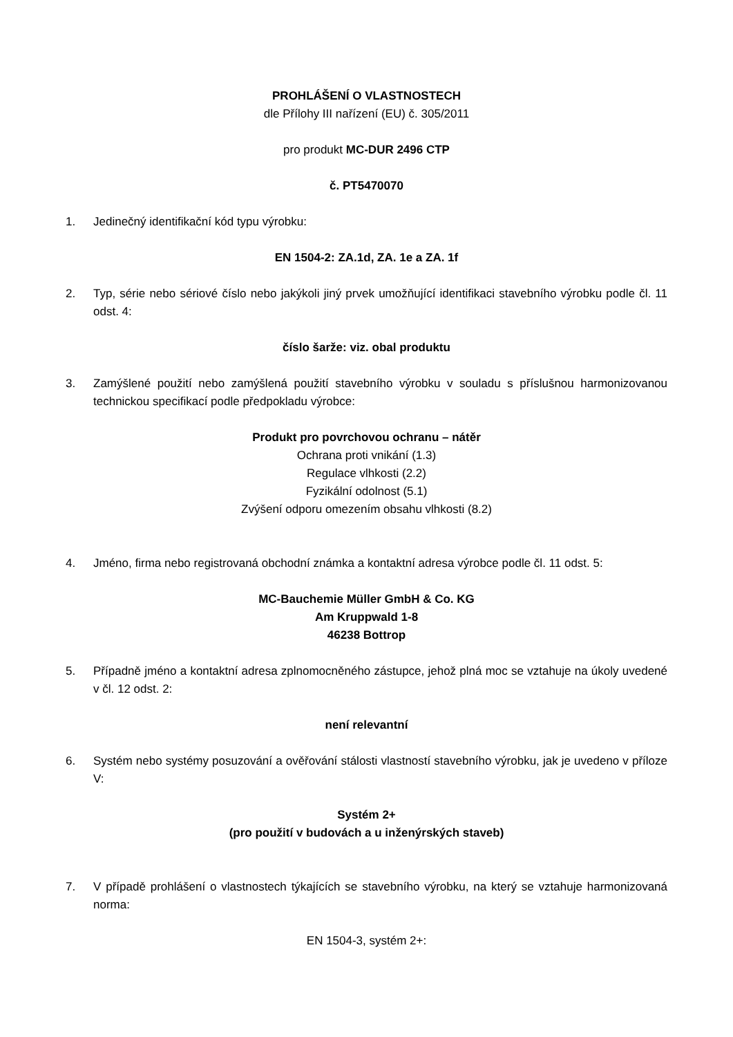PROHLÁŠENÍ O VLASTNOSTECH
dle Přílohy III nařízení (EU) č. 305/2011
pro produkt MC-DUR 2496 CTP
č. PT5470070
1. Jedinečný identifikační kód typu výrobku:
EN 1504-2: ZA.1d, ZA. 1e a ZA. 1f
2. Typ, série nebo sériové číslo nebo jakýkoli jiný prvek umožňující identifikaci stavebního výrobku podle čl. 11 odst. 4:
číslo šarže: viz. obal produktu
3. Zamýšlené použití nebo zamýšlená použití stavebního výrobku v souladu s příslušnou harmonizovanou technickou specifikací podle předpokladu výrobce:
Produkt pro povrchovou ochranu – nátěr
Ochrana proti vnikání (1.3)
Regulace vlhkosti (2.2)
Fyzikální odolnost (5.1)
Zvýšení odporu omezením obsahu vlhkosti (8.2)
4. Jméno, firma nebo registrovaná obchodní známka a kontaktní adresa výrobce podle čl. 11 odst. 5:
MC-Bauchemie Müller GmbH & Co. KG
Am Kruppwald 1-8
46238 Bottrop
5. Případně jméno a kontaktní adresa zplnomocněného zástupce, jehož plná moc se vztahuje na úkoly uvedené v čl. 12 odst. 2:
není relevantní
6. Systém nebo systémy posuzování a ověřování stálosti vlastností stavebního výrobku, jak je uvedeno v příloze V:
Systém 2+
(pro použití v budovách a u inženýrských staveb)
7. V případě prohlášení o vlastnostech týkajících se stavebního výrobku, na který se vztahuje harmonizovaná norma:
EN 1504-3, systém 2+: